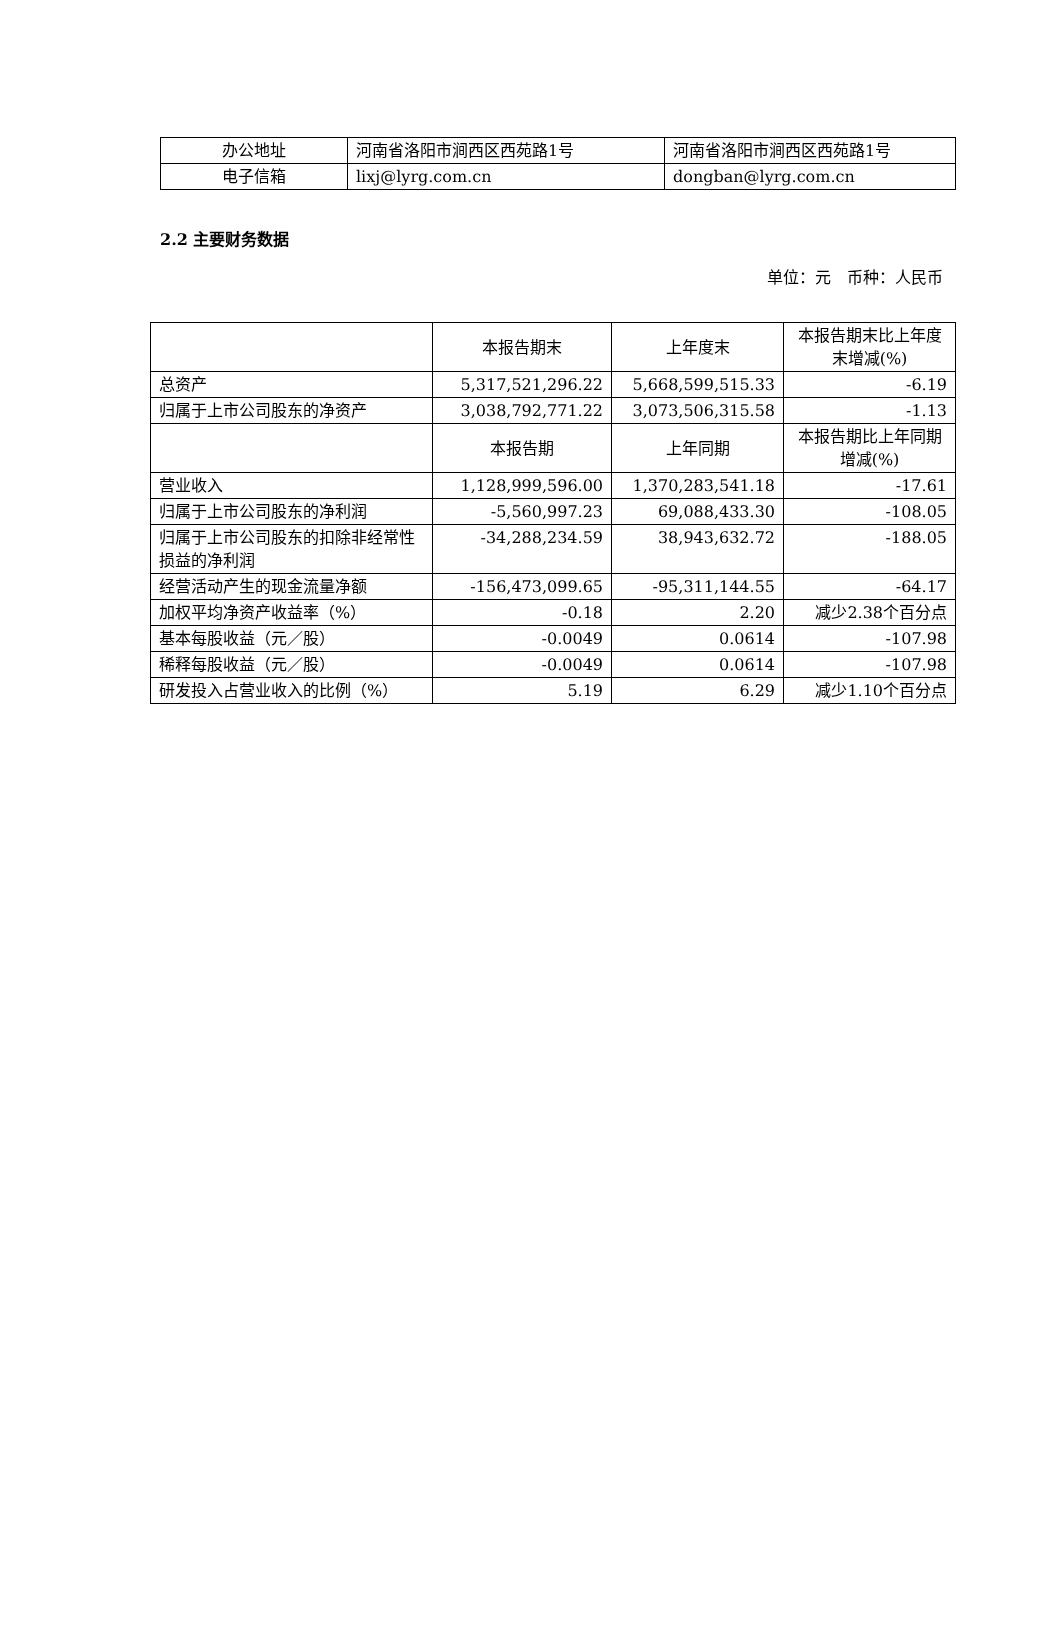| 办公地址 | 河南省洛阳市涧西区西苑路1号 | 河南省洛阳市涧西区西苑路1号 |
| 电子信箱 | lixj@lyrg.com.cn | dongban@lyrg.com.cn |
2.2 主要财务数据
单位：元　币种：人民币
| | 本报告期末 | 上年度末 | 本报告期末比上年度末增减(%) |
| --- | --- | --- | --- |
| 总资产 | 5,317,521,296.22 | 5,668,599,515.33 | -6.19 |
| 归属于上市公司股东的净资产 | 3,038,792,771.22 | 3,073,506,315.58 | -1.13 |
| | 本报告期 | 上年同期 | 本报告期比上年同期增减(%) |
| 营业收入 | 1,128,999,596.00 | 1,370,283,541.18 | -17.61 |
| 归属于上市公司股东的净利润 | -5,560,997.23 | 69,088,433.30 | -108.05 |
| 归属于上市公司股东的扣除非经常性损益的净利润 | -34,288,234.59 | 38,943,632.72 | -188.05 |
| 经营活动产生的现金流量净额 | -156,473,099.65 | -95,311,144.55 | -64.17 |
| 加权平均净资产收益率（%） | -0.18 | 2.20 | 减少2.38个百分点 |
| 基本每股收益（元／股） | -0.0049 | 0.0614 | -107.98 |
| 稀释每股收益（元／股） | -0.0049 | 0.0614 | -107.98 |
| 研发投入占营业收入的比例（%） | 5.19 | 6.29 | 减少1.10个百分点 |